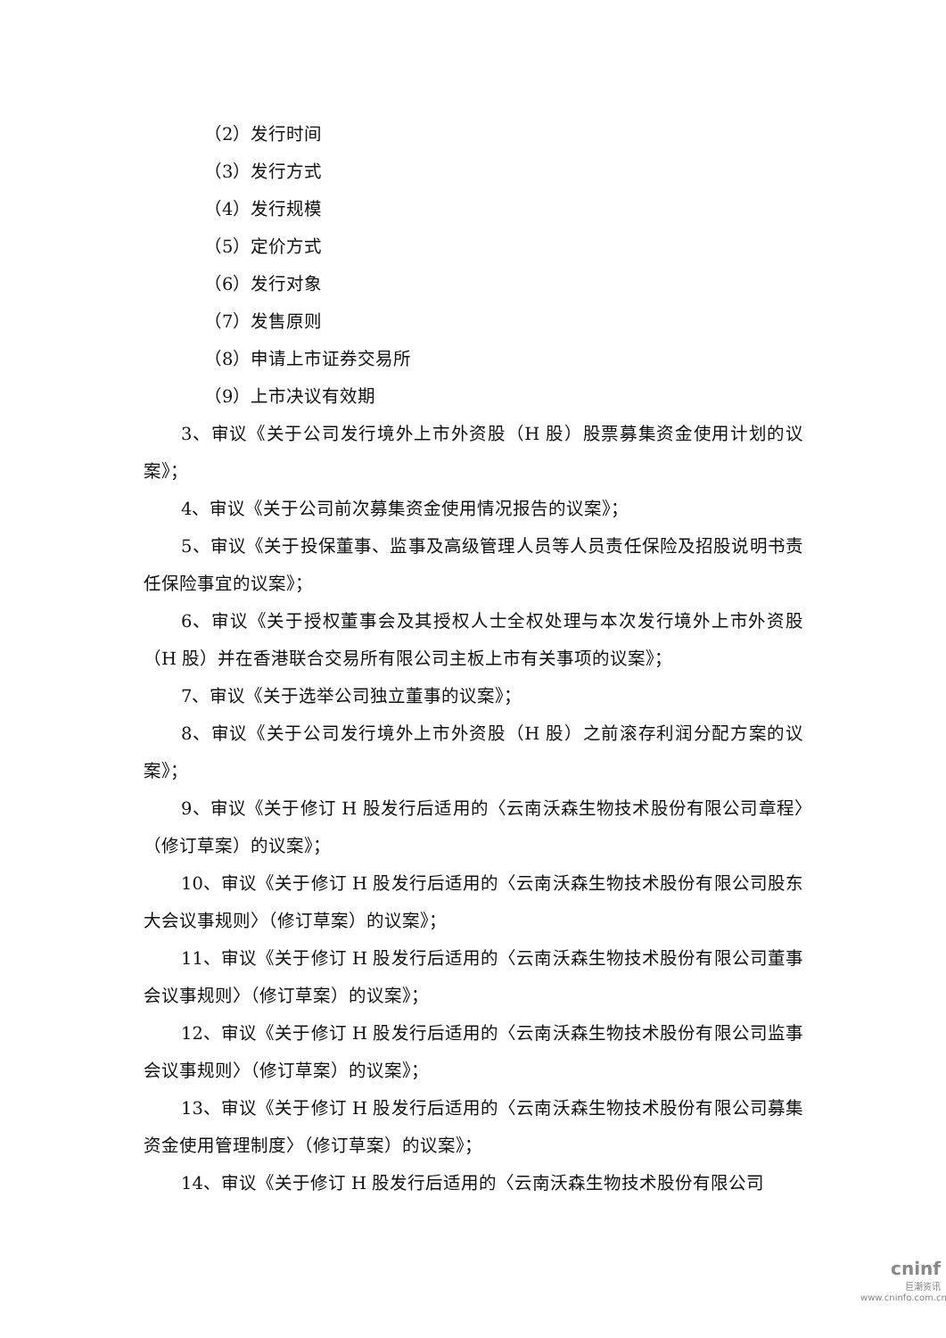（2）发行时间
（3）发行方式
（4）发行规模
（5）定价方式
（6）发行对象
（7）发售原则
（8）申请上市证券交易所
（9）上市决议有效期
3、审议《关于公司发行境外上市外资股（H 股）股票募集资金使用计划的议案》；
4、审议《关于公司前次募集资金使用情况报告的议案》；
5、审议《关于投保董事、监事及高级管理人员等人员责任保险及招股说明书责任保险事宜的议案》；
6、审议《关于授权董事会及其授权人士全权处理与本次发行境外上市外资股（H 股）并在香港联合交易所有限公司主板上市有关事项的议案》；
7、审议《关于选举公司独立董事的议案》；
8、审议《关于公司发行境外上市外资股（H 股）之前滚存利润分配方案的议案》；
9、审议《关于修订 H 股发行后适用的〈云南沃森生物技术股份有限公司章程〉（修订草案）的议案》；
10、审议《关于修订 H 股发行后适用的〈云南沃森生物技术股份有限公司股东大会议事规则〉（修订草案）的议案》；
11、审议《关于修订 H 股发行后适用的〈云南沃森生物技术股份有限公司董事会议事规则〉（修订草案）的议案》；
12、审议《关于修订 H 股发行后适用的〈云南沃森生物技术股份有限公司监事会议事规则〉（修订草案）的议案》；
13、审议《关于修订 H 股发行后适用的〈云南沃森生物技术股份有限公司募集资金使用管理制度〉（修订草案）的议案》；
14、审议《关于修订 H 股发行后适用的〈云南沃森生物技术股份有限公司
cninf
巨潮资讯
www.cninfo.com.cn